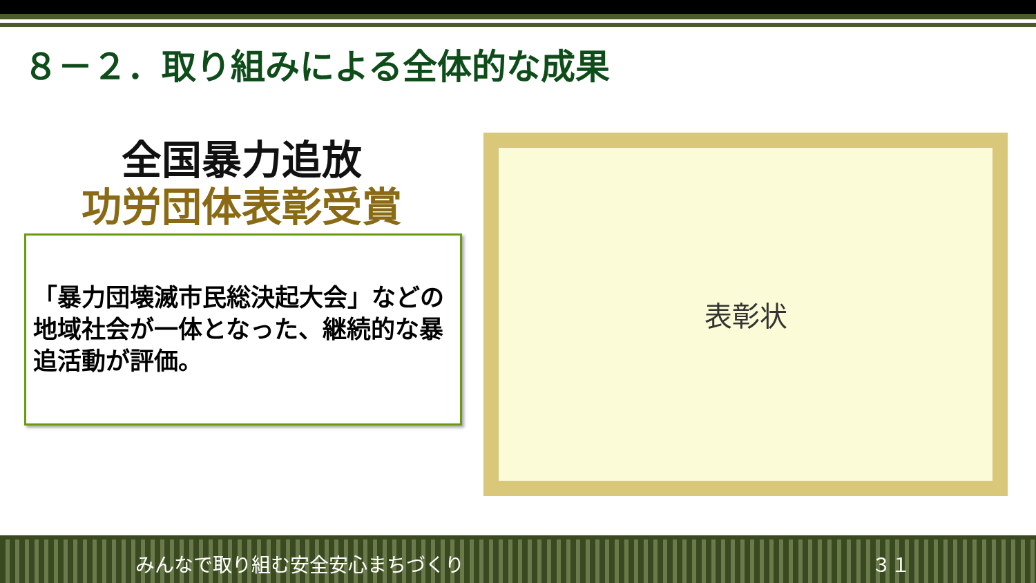８－２．取り組みによる全体的な成果
全国暴力追放
功労団体表彰受賞
「暴力団壊滅市民総決起大会」などの地域社会が一体となった、継続的な暴追活動が評価。
表彰状
みんなで取り組む安全安心まちづくり ３１